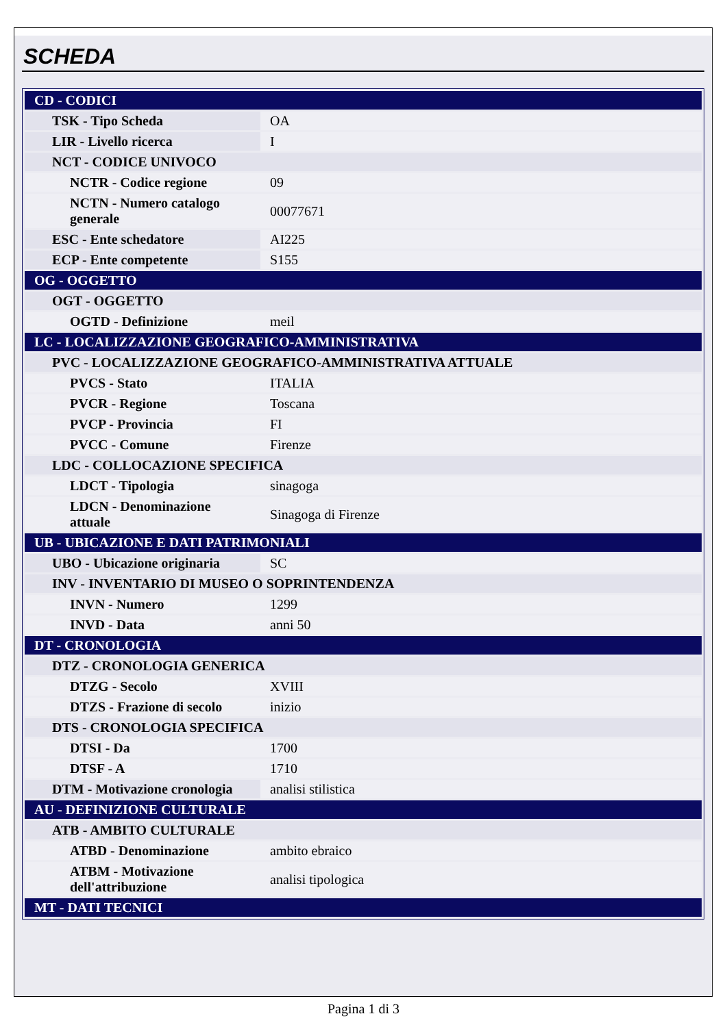SCHEDA
| CD - CODICI | |
| TSK - Tipo Scheda | OA |
| LIR - Livello ricerca | I |
| NCT - CODICE UNIVOCO | |
| NCTR - Codice regione | 09 |
| NCTN - Numero catalogo generale | 00077671 |
| ESC - Ente schedatore | AI225 |
| ECP - Ente competente | S155 |
| OG - OGGETTO | |
| OGT - OGGETTO | |
| OGTD - Definizione | meil |
| LC - LOCALIZZAZIONE GEOGRAFICO-AMMINISTRATIVA | |
| PVC - LOCALIZZAZIONE GEOGRAFICO-AMMINISTRATIVA ATTUALE | |
| PVCS - Stato | ITALIA |
| PVCR - Regione | Toscana |
| PVCP - Provincia | FI |
| PVCC - Comune | Firenze |
| LDC - COLLOCAZIONE SPECIFICA | |
| LDCT - Tipologia | sinagoga |
| LDCN - Denominazione attuale | Sinagoga di Firenze |
| UB - UBICAZIONE E DATI PATRIMONIALI | |
| UBO - Ubicazione originaria | SC |
| INV - INVENTARIO DI MUSEO O SOPRINTENDENZA | |
| INVN - Numero | 1299 |
| INVD - Data | anni 50 |
| DT - CRONOLOGIA | |
| DTZ - CRONOLOGIA GENERICA | |
| DTZG - Secolo | XVIII |
| DTZS - Frazione di secolo | inizio |
| DTS - CRONOLOGIA SPECIFICA | |
| DTSI - Da | 1700 |
| DTSF - A | 1710 |
| DTM - Motivazione cronologia | analisi stilistica |
| AU - DEFINIZIONE CULTURALE | |
| ATB - AMBITO CULTURALE | |
| ATBD - Denominazione | ambito ebraico |
| ATBM - Motivazione dell'attribuzione | analisi tipologica |
| MT - DATI TECNICI | |
Pagina 1 di 3